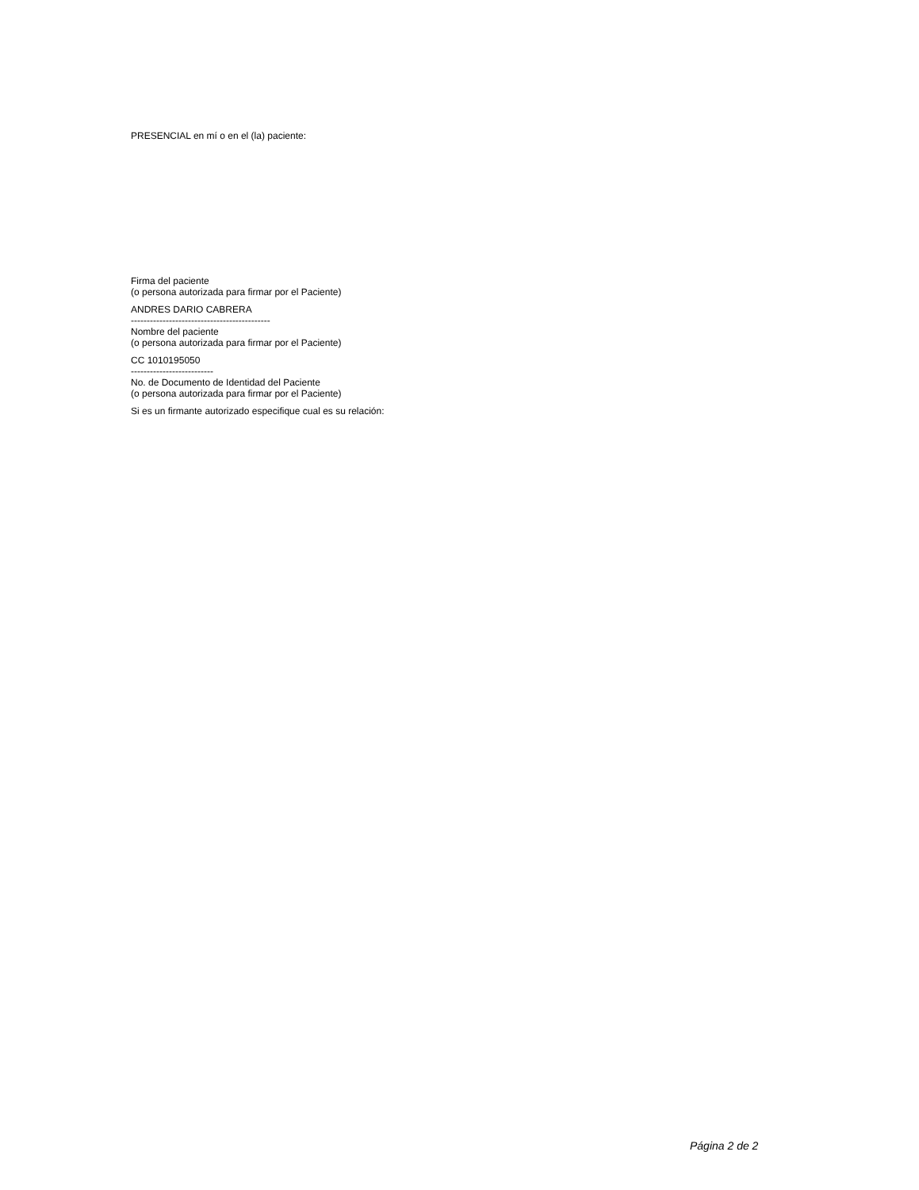PRESENCIAL en mí o en el (la) paciente:
Firma del paciente
(o persona autorizada para firmar por el Paciente)
ANDRES DARIO CABRERA
--------------------------------------------
Nombre del paciente
(o persona autorizada para firmar por el Paciente)
CC 1010195050
--------------------------
No. de Documento de Identidad del Paciente
(o persona autorizada para firmar por el Paciente)
Si es un firmante autorizado especifique cual es su relación:
Página 2 de 2